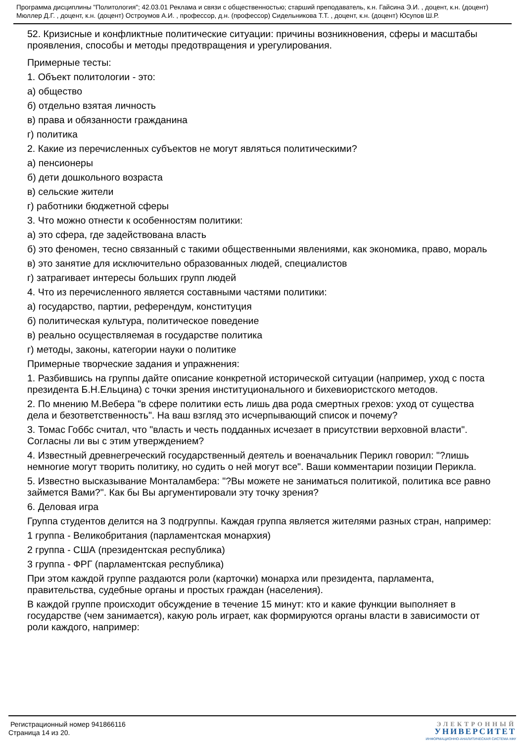Программа дисциплины "Политология"; 42.03.01 Реклама и связи с общественностью; старший преподаватель, к.н. Гайсина Э.И. , доцент, к.н. (доцент) Мюллер Д.Г. , доцент, к.н. (доцент) Остроумов А.И. , профессор, д.н. (профессор) Сидельникова Т.Т. , доцент, к.н. (доцент) Юсупов Ш.Р.
52. Кризисные и конфликтные политические ситуации: причины возникновения, сферы и масштабы проявления, способы и методы предотвращения и урегулирования.
Примерные тесты:
1. Объект политологии - это:
а) общество
б) отдельно взятая личность
в) права и обязанности гражданина
г) политика
2. Какие из перечисленных субъектов не могут являться политическими?
а) пенсионеры
б) дети дошкольного возраста
в) сельские жители
г) работники бюджетной сферы
3. Что можно отнести к особенностям политики:
а) это сфера, где задействована власть
б) это феномен, тесно связанный с такими общественными явлениями, как экономика, право, мораль
в) это занятие для исключительно образованных людей, специалистов
г) затрагивает интересы больших групп людей
4. Что из перечисленного является составными частями политики:
а) государство, партии, референдум, конституция
б) политическая культура, политическое поведение
в) реально осуществляемая в государстве политика
г) методы, законы, категории науки о политике
Примерные творческие задания и упражнения:
1. Разбившись на группы дайте описание конкретной исторической ситуации (например, уход с поста президента Б.Н.Ельцина) с точки зрения институционального и бихевиористского методов.
2. По мнению М.Вебера "в сфере политики есть лишь два рода смертных грехов: уход от существа дела и безответственность". На ваш взгляд это исчерпывающий список и почему?
3. Томас Гоббс считал, что "власть и честь подданных исчезает в присутствии верховной власти". Согласны ли вы с этим утверждением?
4. Известный древнегреческий государственный деятель и военачальник Перикл говорил: "?лишь немногие могут творить политику, но судить о ней могут все". Ваши комментарии позиции Перикла.
5. Известно высказывание Монталамбера: "?Вы можете не заниматься политикой, политика все равно займется Вами?". Как бы Вы аргументировали эту точку зрения?
6. Деловая игра
Группа студентов делится на 3 подгруппы. Каждая группа является жителями разных стран, например:
1 группа - Великобритания (парламентская монархия)
2 группа - США (президентская республика)
3 группа - ФРГ (парламентская республика)
При этом каждой группе раздаются роли (карточки) монарха или президента, парламента, правительства, судебные органы и простых граждан (населения).
В каждой группе происходит обсуждение в течение 15 минут: кто и какие функции выполняет в государстве (чем занимается), какую роль играет, как формируются органы власти в зависимости от роли каждого, например:
Регистрационный номер 941866116
Страница 14 из 20.
ЭЛЕКТРОННЫЙ
УНИВЕРСИТЕТ
ИНФОРМАЦИОННО-АНАЛИТИЧЕСКАЯ СИСТЕМА КФУ